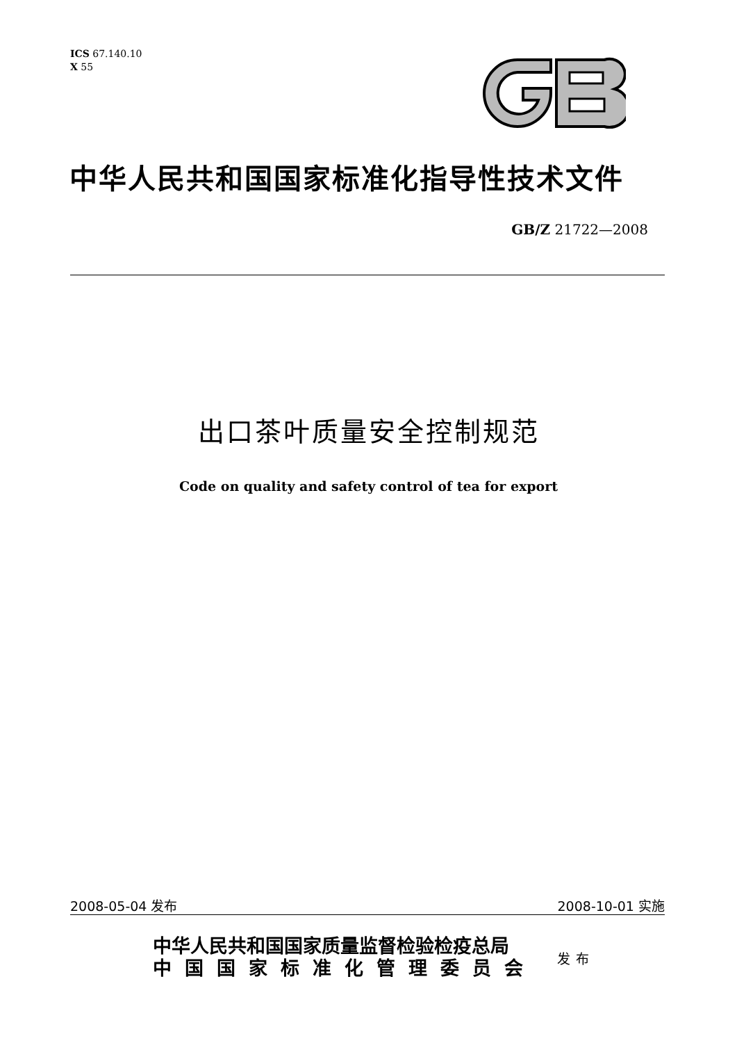ICS 67.140.10
X 55
中华人民共和国国家标准化指导性技术文件
GB/Z 21722—2008
出口茶叶质量安全控制规范
Code on quality and safety control of tea for export
2008-05-04 发布 2008-10-01 实施
中华人民共和国国家质量监督检验检疫总局
中国国家标准化管理委员会
发布